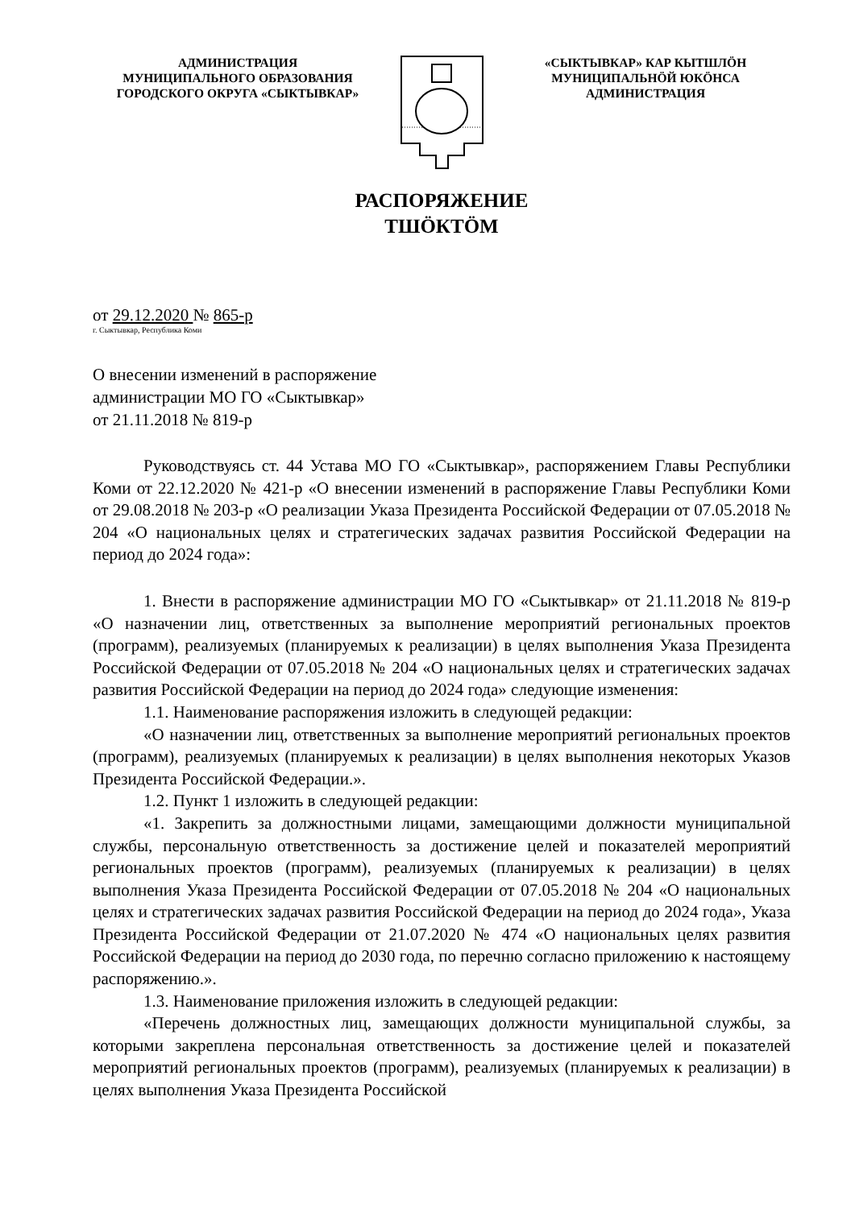АДМИНИСТРАЦИЯ
МУНИЦИПАЛЬНОГО ОБРАЗОВАНИЯ
ГОРОДСКОГО ОКРУГА «СЫКТЫВКАР»
«СЫКТЫВКАР» КАР КЫТШЛӦН
МУНИЦИПАЛЬНӦЙ ЮКӦНСА
АДМИНИСТРАЦИЯ
РАСПОРЯЖЕНИЕ
ТШӦКТӦМ
от 29.12.2020 № 865-р
г. Сыктывкар, Республика Коми
О внесении изменений в распоряжение
администрации МО ГО «Сыктывкар»
от 21.11.2018 № 819-р
Руководствуясь ст. 44 Устава МО ГО «Сыктывкар», распоряжением Главы Республики Коми от 22.12.2020 № 421-р «О внесении изменений в распоряжение Главы Республики Коми от 29.08.2018 № 203-р «О реализации Указа Президента Российской Федерации от 07.05.2018 № 204 «О национальных целях и стратегических задачах развития Российской Федерации на период до 2024 года»:
1. Внести в распоряжение администрации МО ГО «Сыктывкар» от 21.11.2018 № 819-р «О назначении лиц, ответственных за выполнение мероприятий региональных проектов (программ), реализуемых (планируемых к реализации) в целях выполнения Указа Президента Российской Федерации от 07.05.2018 № 204 «О национальных целях и стратегических задачах развития Российской Федерации на период до 2024 года» следующие изменения:
1.1. Наименование распоряжения изложить в следующей редакции:
«О назначении лиц, ответственных за выполнение мероприятий региональных проектов (программ), реализуемых (планируемых к реализации) в целях выполнения некоторых Указов Президента Российской Федерации.».
1.2. Пункт 1 изложить в следующей редакции:
«1. Закрепить за должностными лицами, замещающими должности муниципальной службы, персональную ответственность за достижение целей и показателей мероприятий региональных проектов (программ), реализуемых (планируемых к реализации) в целях выполнения Указа Президента Российской Федерации от 07.05.2018 № 204 «О национальных целях и стратегических задачах развития Российской Федерации на период до 2024 года», Указа Президента Российской Федерации от 21.07.2020 № 474 «О национальных целях развития Российской Федерации на период до 2030 года, по перечню согласно приложению к настоящему распоряжению.».
1.3. Наименование приложения изложить в следующей редакции:
«Перечень должностных лиц, замещающих должности муниципальной службы, за которыми закреплена персональная ответственность за достижение целей и показателей мероприятий региональных проектов (программ), реализуемых (планируемых к реализации) в целях выполнения Указа Президента Российской